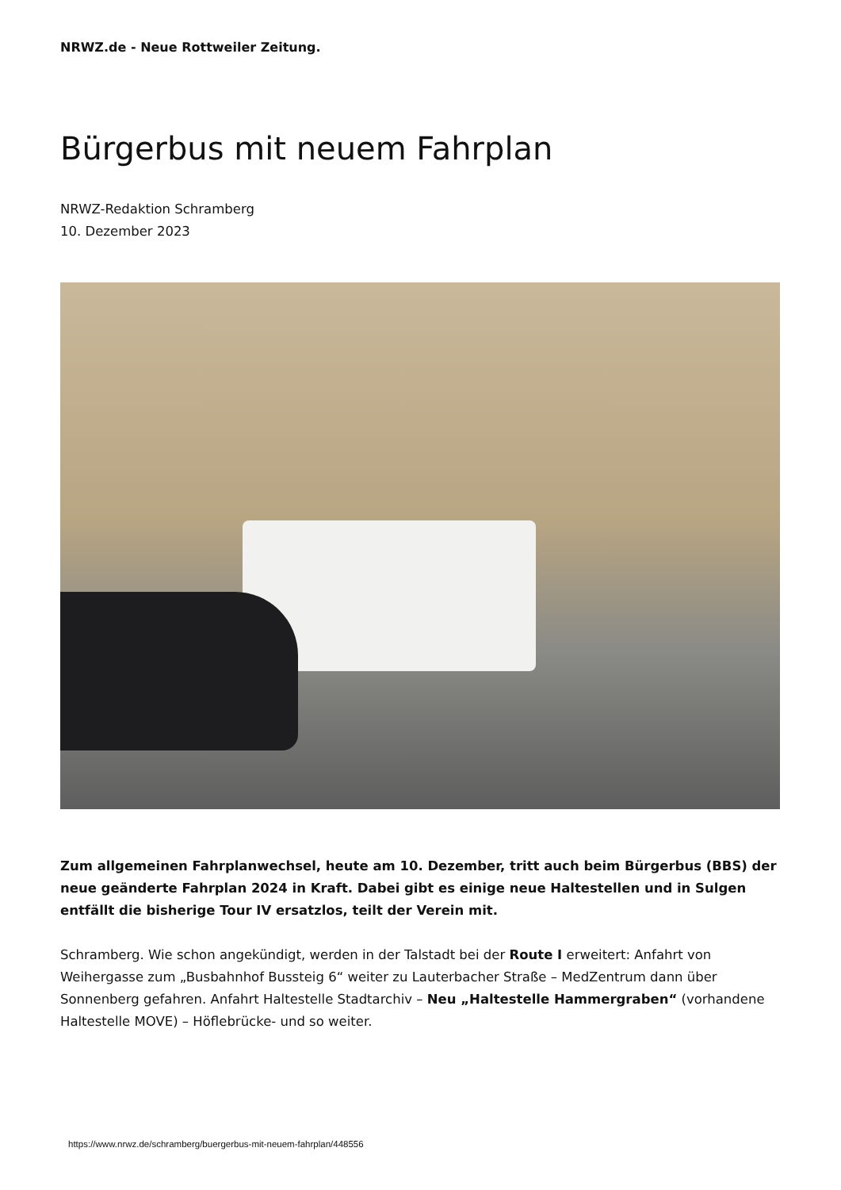NRWZ.de - Neue Rottweiler Zeitung.
Bürgerbus mit neuem Fahrplan
NRWZ-Redaktion Schramberg
10. Dezember 2023
Zum allgemeinen Fahrplanwechsel, heute am 10. Dezember, tritt auch beim Bürgerbus (BBS) der neue geänderte Fahrplan 2024 in Kraft. Dabei gibt es einige neue Haltestellen und in Sulgen entfällt die bisherige Tour IV ersatzlos, teilt der Verein mit.
Schramberg. Wie schon angekündigt, werden in der Talstadt bei der Route I erweitert: Anfahrt von Weihergasse zum „Busbahnhof Bussteig 6“ weiter zu Lauterbacher Straße – MedZentrum dann über Sonnenberg gefahren. Anfahrt Haltestelle Stadtarchiv – Neu „Haltestelle Hammergraben“ (vorhandene Haltestelle MOVE) – Höflebrücke- und so weiter.
https://www.nrwz.de/schramberg/buergerbus-mit-neuem-fahrplan/448556